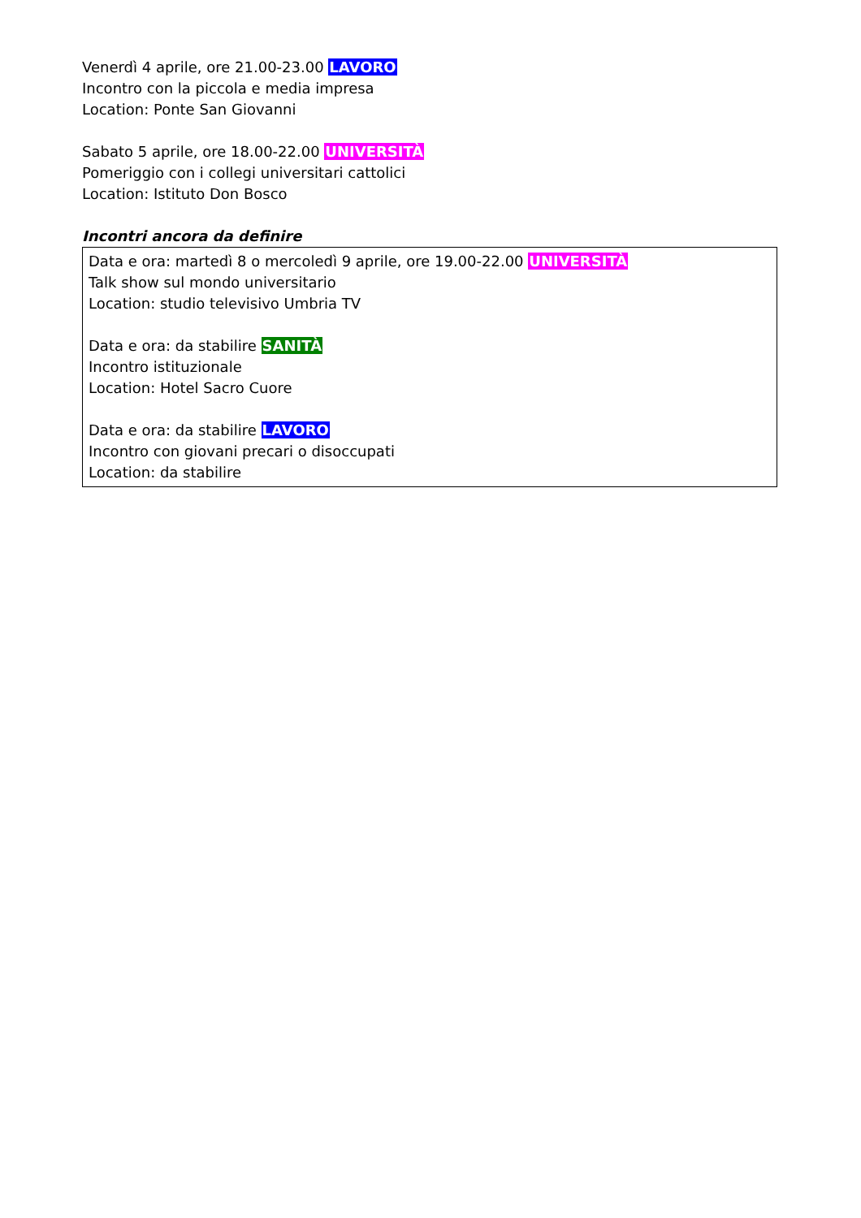Venerdì 4 aprile, ore 21.00-23.00 LAVORO
Incontro con la piccola e media impresa
Location: Ponte San Giovanni
Sabato 5 aprile, ore 18.00-22.00 UNIVERSITÀ
Pomeriggio con i collegi universitari cattolici
Location: Istituto Don Bosco
Incontri ancora da definire
Data e ora: martedì 8 o mercoledì 9 aprile, ore 19.00-22.00 UNIVERSITÀ
Talk show sul mondo universitario
Location: studio televisivo Umbria TV
Data e ora: da stabilire SANITÀ
Incontro istituzionale
Location: Hotel Sacro Cuore
Data e ora: da stabilire LAVORO
Incontro con giovani precari o disoccupati
Location: da stabilire